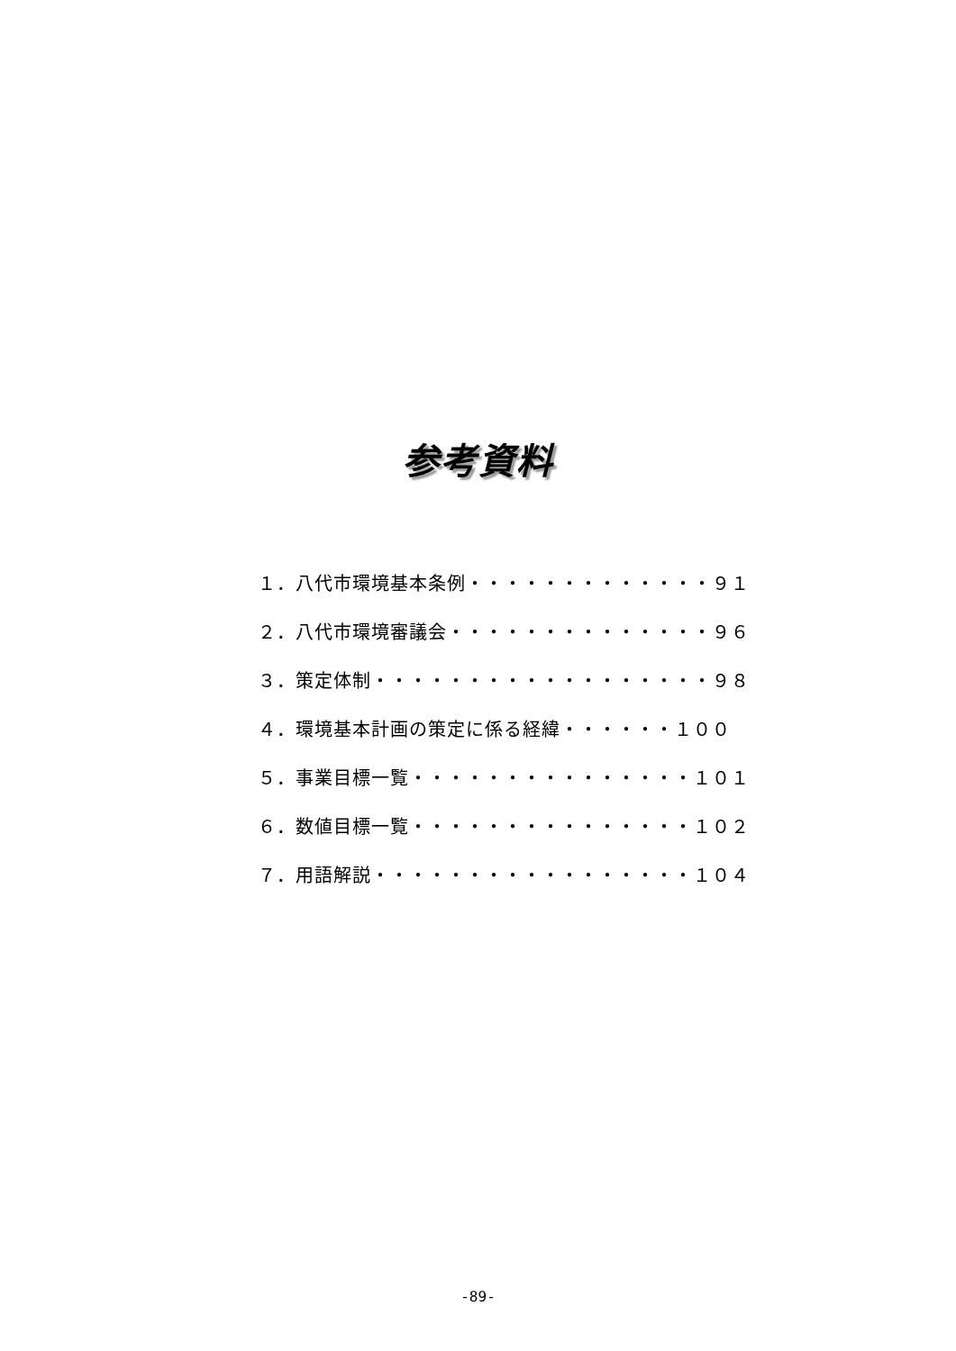参考資料
１．八代市環境基本条例・・・・・・・・・・・・・９１
２．八代市環境審議会・・・・・・・・・・・・・・９６
３．策定体制・・・・・・・・・・・・・・・・・・９８
４．環境基本計画の策定に係る経緯・・・・・・１００
５．事業目標一覧・・・・・・・・・・・・・・・１０１
６．数値目標一覧・・・・・・・・・・・・・・・１０２
７．用語解説・・・・・・・・・・・・・・・・・１０４
-89-